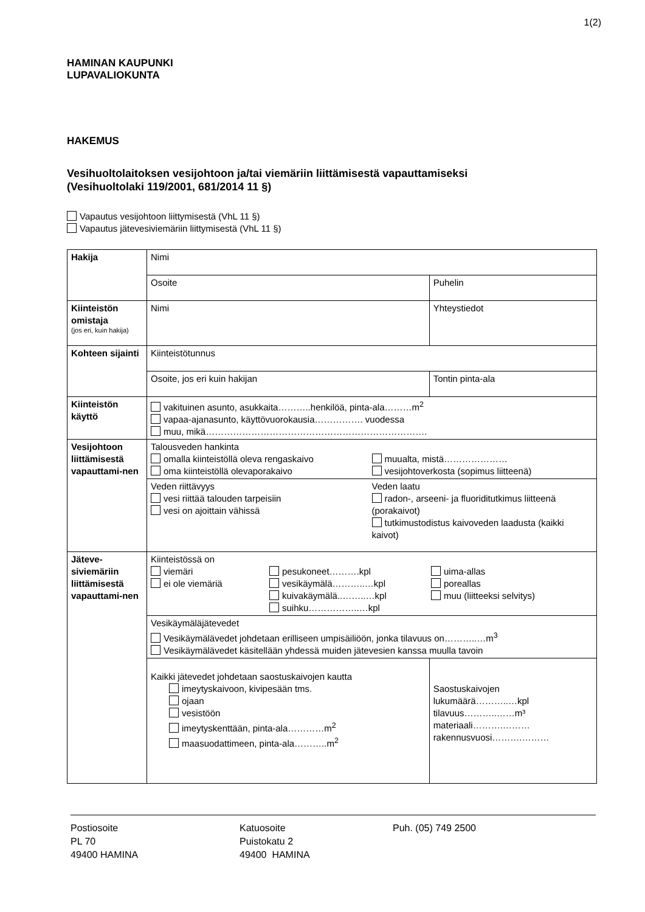1(2)
HAMINAN KAUPUNKI
LUPAVALIOKUNTA
HAKEMUS
Vesihuoltolaitoksen vesijohtoon ja/tai viemäriin liittämisestä vapauttamiseksi
(Vesihuoltolaki 119/2001, 681/2014 11 §)
Vapautus vesijohtoon liittymisestä (VhL 11 §)
Vapautus jätevesiviemäriin liittymisestä (VhL 11 §)
| Hakija | Nimi | |
| | Osoite | Puhelin |
| Kiinteistön omistaja (jos eri, kuin hakija) | Nimi | Yhteystiedot |
| Kohteen sijainti | Kiinteistötunnus | |
| | Osoite, jos eri kuin hakijan | Tontin pinta-ala |
| Kiinteistön käyttö | vakituinen asunto, asukkaita………..henkilöä, pinta-ala………m<sup>2</sup> vapaa-ajanasunto, käyttövuorokausia……………. vuodessa muu, mikä………………………………………………………………. | |
| Vesijohtoon liittämisestä vapauttami-nen | Talousveden hankinta omalla kiinteistöllä oleva rengaskaivo oma kiinteistöllä olevaporakaivo muualta, mistä………………… vesijohtoverkosta (sopimus liitteenä) | |
| | Veden riittävyys vesi riittää talouden tarpeisiin vesi on ajoittain vähissä Veden laatu radon-, arseeni- ja fluoriditutkimus liitteenä (porakaivot) tutkimustodistus kaivoveden laadusta (kaikki kaivot) | |
| Jäteve-siviemäriin liittämisestä vapauttami-nen | Kiinteistössä on viemäri ei ole viemäriä pesukoneet……….kpl vesikäymälä………..…kpl kuivakäymälä..……..…kpl suihku……………..…kpl uima-allas poreallas muu (liitteeksi selvitys) | |
| | Vesikäymäläjätevedet Vesikäymälävedet johdetaan erilliseen umpisäiliöön, jonka tilavuus on………..…m<sup>3</sup> Vesikäymälävedet käsitellään yhdessä muiden jätevesien kanssa muulla tavoin | |
| | Kaikki jätevedet johdetaan saostuskaivojen kautta imeytyskaivoon, kivipesään tms. ojaan vesistöön imeytyskenttään, pinta-ala…………m<sup>2</sup> maasuodattimeen, pinta-ala………..m<sup>2</sup> | Saostuskaivojen lukumäärä………..…kpl tilavuus………..……m³ materiaali……….……… rakennusvuosi……….……… |
Postiosoite
PL 70
49400 HAMINA
Katuosoite
Puistokatu 2
49400 HAMINA
Puh. (05) 749 2500